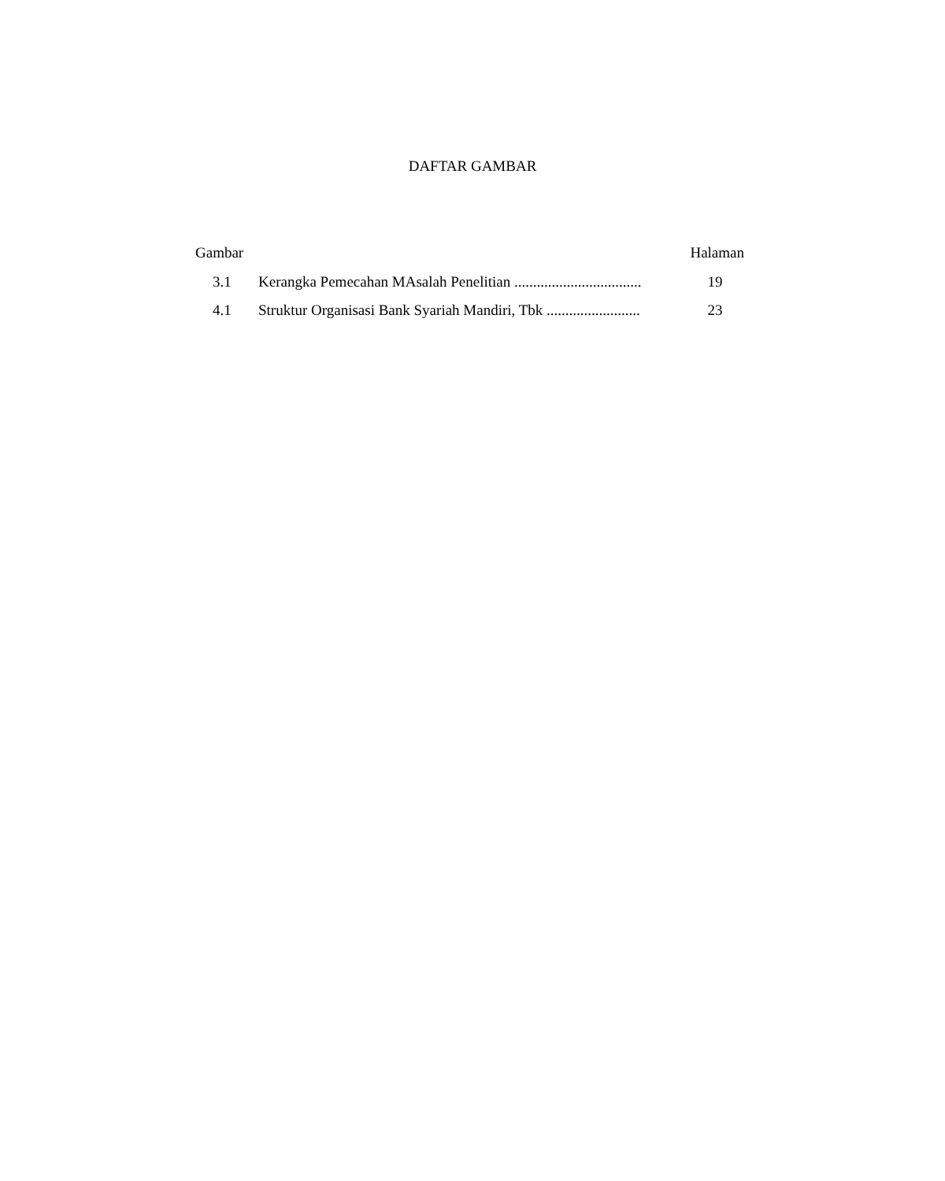DAFTAR GAMBAR
Gambar Halaman
3.1 Kerangka Pemecahan MAsalah Penelitian .................................. 19
4.1 Struktur Organisasi Bank Syariah Mandiri, Tbk ......................... 23